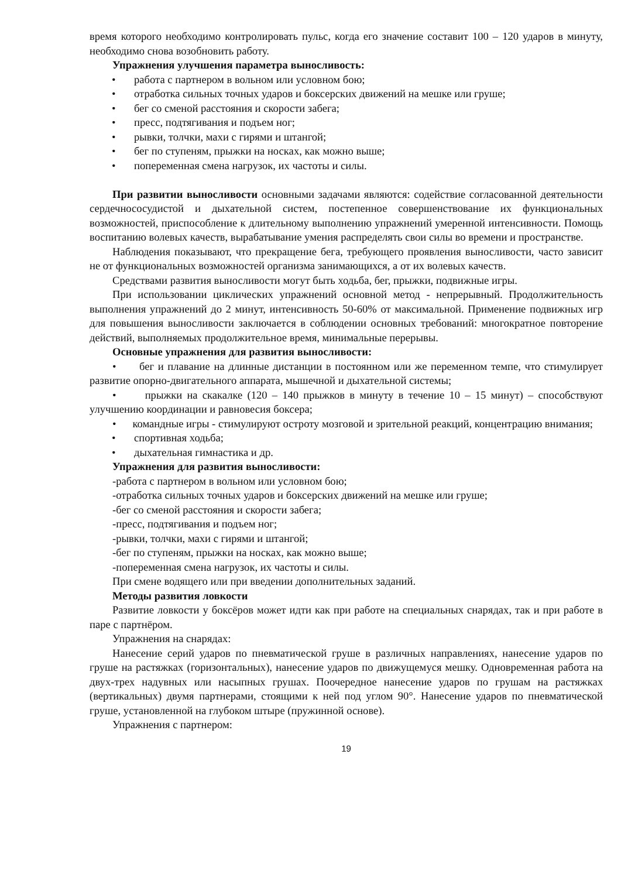время которого необходимо контролировать пульс, когда его значение составит 100 – 120 ударов в минуту, необходимо снова возобновить работу.
Упражнения улучшения параметра выносливость:
• работа с партнером в вольном или условном бою;
• отработка сильных точных ударов и боксерских движений на мешке или груше;
• бег со сменой расстояния и скорости забега;
• пресс, подтягивания и подъем ног;
• рывки, толчки, махи с гирями и штангой;
• бег по ступеням, прыжки на носках, как можно выше;
• попеременная смена нагрузок, их частоты и силы.
При развитии выносливости основными задачами являются: содействие согласованной деятельности сердечнососудистой и дыхательной систем, постепенное совершенствование их функциональных возможностей, приспособление к длительному выполнению упражнений умеренной интенсивности. Помощь воспитанию волевых качеств, вырабатывание умения распределять свои силы во времени и пространстве.
Наблюдения показывают, что прекращение бега, требующего проявления выносливости, часто зависит не от функциональных возможностей организма занимающихся, а от их волевых качеств.
Средствами развития выносливости могут быть ходьба, бег, прыжки, подвижные игры.
При использовании циклических упражнений основной метод - непрерывный. Продолжительность выполнения упражнений до 2 минут, интенсивность 50-60% от максимальной. Применение подвижных игр для повышения выносливости заключается в соблюдении основных требований: многократное повторение действий, выполняемых продолжительное время, минимальные перерывы.
Основные упражнения для развития выносливости:
• бег и плавание на длинные дистанции в постоянном или же переменном темпе, что стимулирует развитие опорно-двигательного аппарата, мышечной и дыхательной системы;
• прыжки на скакалке (120 – 140 прыжков в минуту в течение 10 – 15 минут) – способствуют улучшению координации и равновесия боксера;
• командные игры - стимулируют остроту мозговой и зрительной реакций, концентрацию внимания;
• спортивная ходьба;
• дыхательная гимнастика и др.
Упражнения для развития выносливости:
-работа с партнером в вольном или условном бою;
-отработка сильных точных ударов и боксерских движений на мешке или груше;
-бег со сменой расстояния и скорости забега;
-пресс, подтягивания и подъем ног;
-рывки, толчки, махи с гирями и штангой;
-бег по ступеням, прыжки на носках, как можно выше;
-попеременная смена нагрузок, их частоты и силы.
При смене водящего или при введении дополнительных заданий.
Методы развития ловкости
Развитие ловкости у боксёров может идти как при работе на специальных снарядах, так и при работе в паре с партнёром.
Упражнения на снарядах:
Нанесение серий ударов по пневматической груше в различных направлениях, нанесение ударов по груше на растяжках (горизонтальных), нанесение ударов по движущемуся мешку. Одновременная работа на двух-трех надувных или насыпных грушах. Поочередное нанесение ударов по грушам на растяжках (вертикальных) двумя партнерами, стоящими к ней под углом 90°. Нанесение ударов по пневматической груше, установленной на глубоком штыре (пружинной основе).
Упражнения с партнером:
19